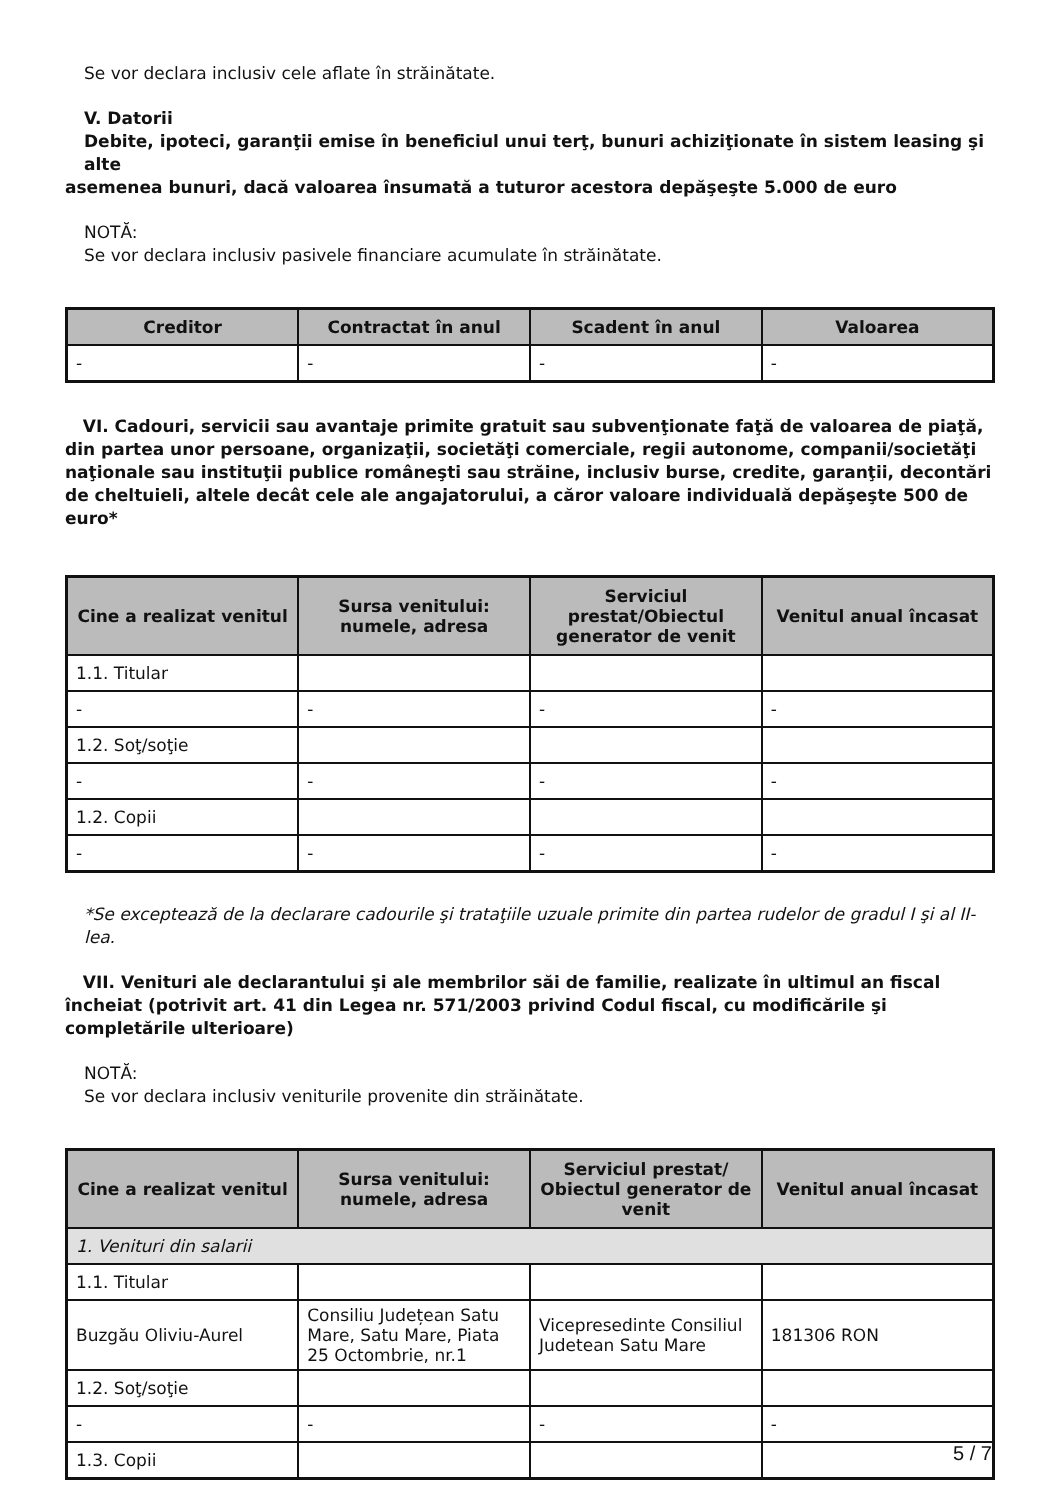Se vor declara inclusiv cele aflate în străinătate.
V. Datorii
Debite, ipoteci, garanţii emise în beneficiul unui terţ, bunuri achiziţionate în sistem leasing şi alte
asemenea bunuri, dacă valoarea însumată a tuturor acestora depăşeşte 5.000 de euro
NOTĂ:
Se vor declara inclusiv pasivele financiare acumulate în străinătate.
| Creditor | Contractat în anul | Scadent în anul | Valoarea |
| --- | --- | --- | --- |
| - | - | - | - |
VI. Cadouri, servicii sau avantaje primite gratuit sau subvenţionate faţă de valoarea de piaţă, din partea unor persoane, organizaţii, societăţi comerciale, regii autonome, companii/societăţi naţionale sau instituţii publice româneşti sau străine, inclusiv burse, credite, garanţii, decontări de cheltuieli, altele decât cele ale angajatorului, a căror valoare individuală depăşeşte 500 de euro*
| Cine a realizat venitul | Sursa venitului: numele, adresa | Serviciul prestat/Obiectul generator de venit | Venitul anual încasat |
| --- | --- | --- | --- |
| 1.1. Titular | | | |
| - | - | - | - |
| 1.2. Soţ/soţie | | | |
| - | - | - | - |
| 1.2. Copii | | | |
| - | - | - | - |
*Se exceptează de la declarare cadourile şi trataţiile uzuale primite din partea rudelor de gradul I şi al II-lea.
VII. Venituri ale declarantului şi ale membrilor săi de familie, realizate în ultimul an fiscal încheiat (potrivit art. 41 din Legea nr. 571/2003 privind Codul fiscal, cu modificările şi completările ulterioare)
NOTĂ:
Se vor declara inclusiv veniturile provenite din străinătate.
| Cine a realizat venitul | Sursa venitului: numele, adresa | Serviciul prestat/ Obiectul generator de venit | Venitul anual încasat |
| --- | --- | --- | --- |
| 1. Venituri din salarii | | | |
| 1.1. Titular | | | |
| Buzgău Oliviu-Aurel | Consiliu Județean Satu Mare, Satu Mare, Piata 25 Octombrie, nr.1 | Vicepresedinte Consiliul Judetean Satu Mare | 181306 RON |
| 1.2. Soţ/soţie | | | |
| - | - | - | - |
| 1.3. Copii | | | |
5 / 7